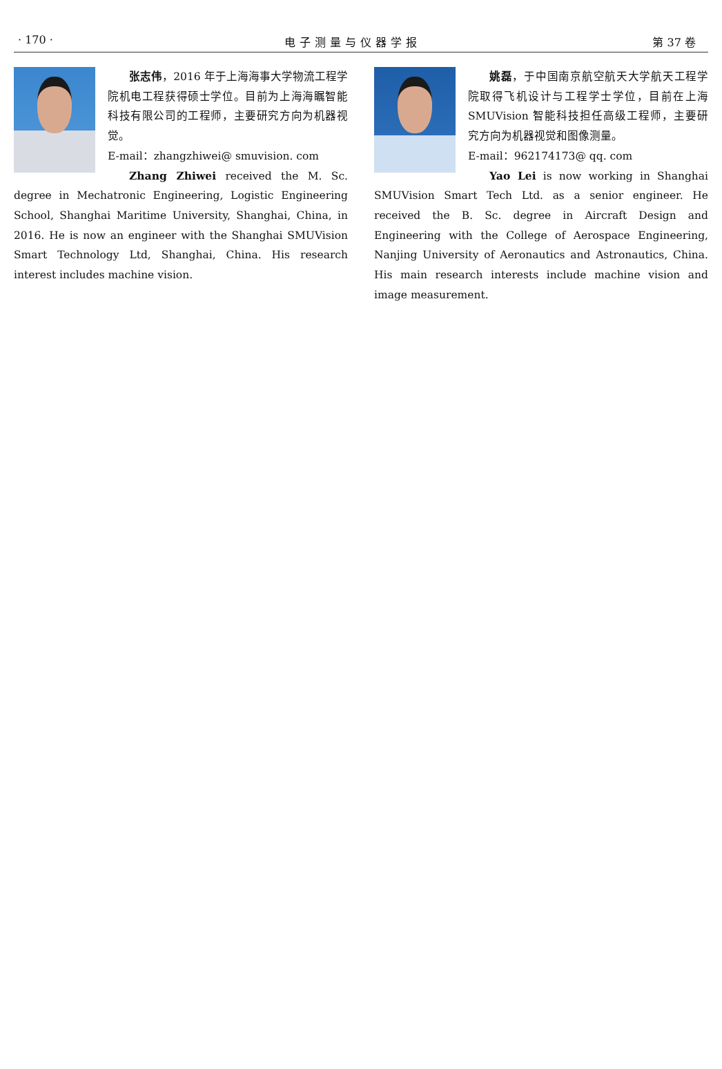· 170 · 电子测量与仪器学报 第 37 卷
张志伟，2016 年于上海海事大学物流工程学院机电工程获得硕士学位。目前为上海海瞩智能科技有限公司的工程师，主要研究方向为机器视觉。
E-mail：zhangzhiwei@ smuvision. com
Zhang Zhiwei received the M. Sc. degree in Mechatronic Engineering, Logistic Engineering School, Shanghai Maritime University, Shanghai, China, in 2016. He is now an engineer with the Shanghai SMUVision Smart Technology Ltd, Shanghai, China. His research interest includes machine vision.
姚磊，于中国南京航空航天大学航天工程学院取得飞机设计与工程学士学位，目前在上海 SMUVision 智能科技担任高级工程师，主要研究方向为机器视觉和图像测量。
E-mail：962174173@ qq. com
Yao Lei is now working in Shanghai SMUVision Smart Tech Ltd. as a senior engineer. He received the B. Sc. degree in Aircraft Design and Engineering with the College of Aerospace Engineering, Nanjing University of Aeronautics and Astronautics, China. His main research interests include machine vision and image measurement.